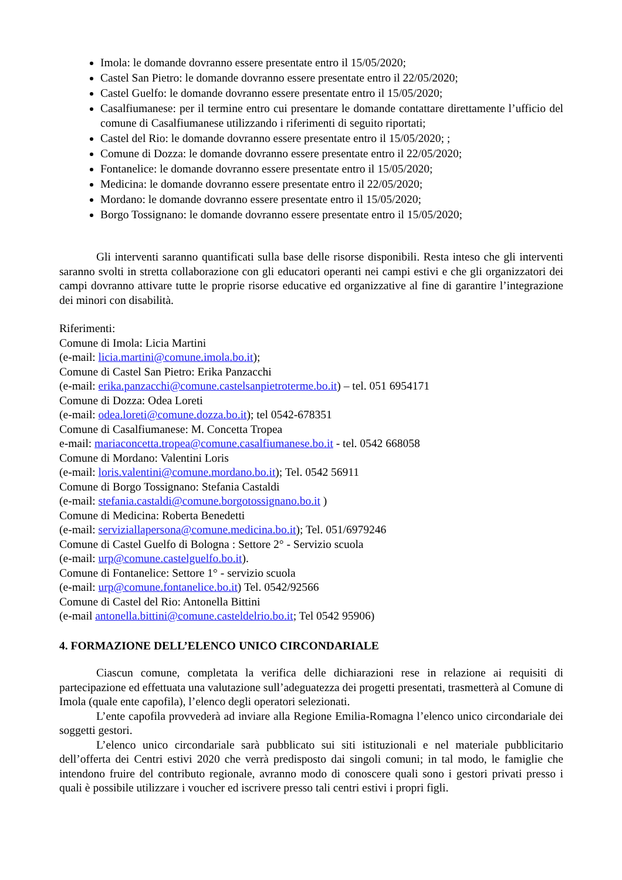Imola: le domande dovranno essere presentate entro il 15/05/2020;
Castel San Pietro: le domande dovranno essere presentate entro il 22/05/2020;
Castel Guelfo: le domande dovranno essere presentate entro il 15/05/2020;
Casalfiumanese: per il termine entro cui presentare le domande contattare direttamente l’ufficio del comune di Casalfiumanese utilizzando i riferimenti di seguito riportati;
Castel del Rio: le domande dovranno essere presentate entro il 15/05/2020; ;
Comune di Dozza: le domande dovranno essere presentate entro il 22/05/2020;
Fontanelice: le domande dovranno essere presentate entro il 15/05/2020;
Medicina: le domande dovranno essere presentate entro il 22/05/2020;
Mordano: le domande dovranno essere presentate entro il 15/05/2020;
Borgo Tossignano: le domande dovranno essere presentate entro il 15/05/2020;
Gli interventi saranno quantificati sulla base delle risorse disponibili. Resta inteso che gli interventi saranno svolti in stretta collaborazione con gli educatori operanti nei campi estivi e che gli organizzatori dei campi dovranno attivare tutte le proprie risorse educative ed organizzative al fine di garantire l’integrazione dei minori con disabilità.
Riferimenti:
Comune di Imola: Licia Martini
(e-mail: licia.martini@comune.imola.bo.it);
Comune di Castel San Pietro: Erika Panzacchi
(e-mail: erika.panzacchi@comune.castelsanpietroterme.bo.it) – tel. 051 6954171
Comune di Dozza: Odea Loreti
(e-mail: odea.loreti@comune.dozza.bo.it); tel 0542-678351
Comune di Casalfiumanese: M. Concetta Tropea
e-mail: mariaconcetta.tropea@comune.casalfiumanese.bo.it - tel. 0542 668058
Comune di Mordano: Valentini Loris
(e-mail: loris.valentini@comune.mordano.bo.it); Tel. 0542 56911
Comune di Borgo Tossignano: Stefania Castaldi
(e-mail: stefania.castaldi@comune.borgotossignano.bo.it )
Comune di Medicina: Roberta Benedetti
(e-mail: serviziallapersona@comune.medicina.bo.it); Tel. 051/6979246
Comune di Castel Guelfo di Bologna : Settore 2° - Servizio scuola
(e-mail: urp@comune.castelguelfo.bo.it).
Comune di Fontanelice: Settore 1° - servizio scuola
(e-mail: urp@comune.fontanelice.bo.it) Tel. 0542/92566
Comune di Castel del Rio: Antonella Bittini
(e-mail antonella.bittini@comune.casteldelrio.bo.it; Tel 0542 95906)
4. FORMAZIONE DELL’ELENCO UNICO CIRCONDARIALE
Ciascun comune, completata la verifica delle dichiarazioni rese in relazione ai requisiti di partecipazione ed effettuata una valutazione sull’adeguatezza dei progetti presentati, trasmetterà al Comune di Imola (quale ente capofila), l’elenco degli operatori selezionati.
L’ente capofila provvederà ad inviare alla Regione Emilia-Romagna l’elenco unico circondariale dei soggetti gestori.
L’elenco unico circondariale sarà pubblicato sui siti istituzionali e nel materiale pubblicitario dell’offerta dei Centri estivi 2020 che verrà predisposto dai singoli comuni; in tal modo, le famiglie che intendono fruire del contributo regionale, avranno modo di conoscere quali sono i gestori privati presso i quali è possibile utilizzare i voucher ed iscrivere presso tali centri estivi i propri figli.